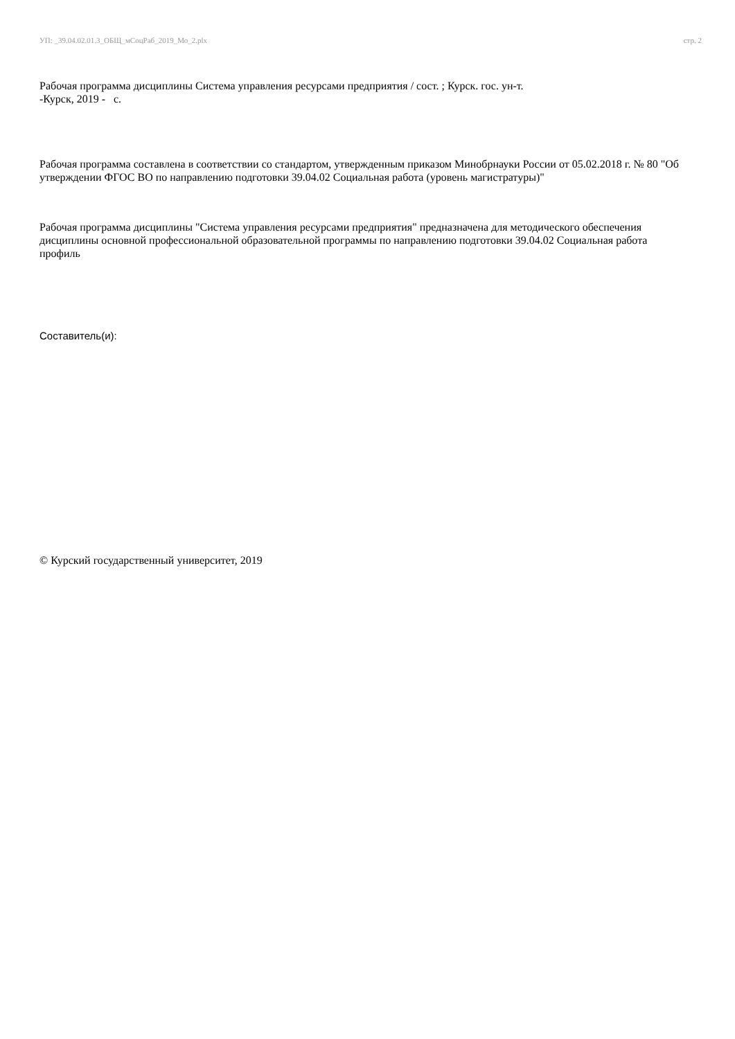УП: _39.04.02.01.3_ОБЩ_мСоцРаб_2019_Мо_2.plx стр. 2
Рабочая программа дисциплины Система управления ресурсами предприятия / сост. ; Курск. гос. ун-т.
-Курск, 2019 - с.
Рабочая программа составлена в соответствии со стандартом, утвержденным приказом Минобрнауки России от 05.02.2018 г. № 80 "Об утверждении ФГОС ВО по направлению подготовки 39.04.02 Социальная работа (уровень магистратуры)"
Рабочая программа дисциплины "Система управления ресурсами предприятия" предназначена для методического обеспечения дисциплины основной профессиональной образовательной программы по направлению подготовки 39.04.02 Социальная работа профиль
Составитель(и):
© Курский государственный университет, 2019